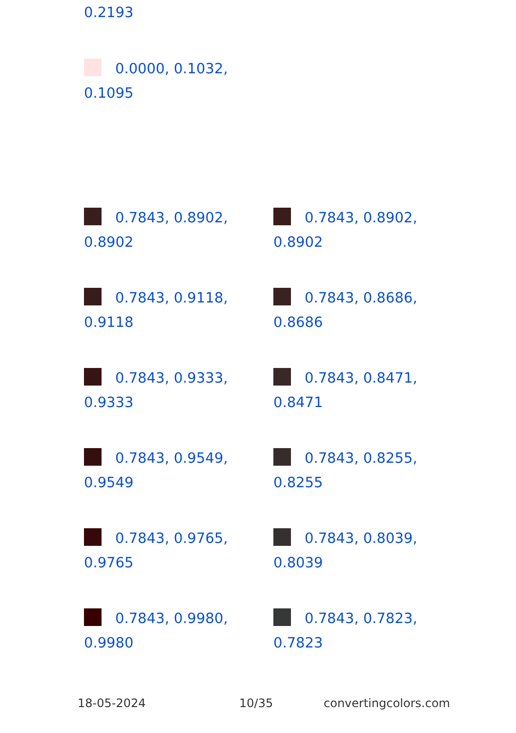0.2193
0.0000, 0.1032, 0.1095
0.7843, 0.8902, 0.8902
0.7843, 0.8902, 0.8902
0.7843, 0.9118, 0.9118
0.7843, 0.8686, 0.8686
0.7843, 0.9333, 0.9333
0.7843, 0.8471, 0.8471
0.7843, 0.9549, 0.9549
0.7843, 0.8255, 0.8255
0.7843, 0.9765, 0.9765
0.7843, 0.8039, 0.8039
0.7843, 0.9980, 0.9980
0.7843, 0.7823, 0.7823
18-05-2024 10/35 convertingcolors.com